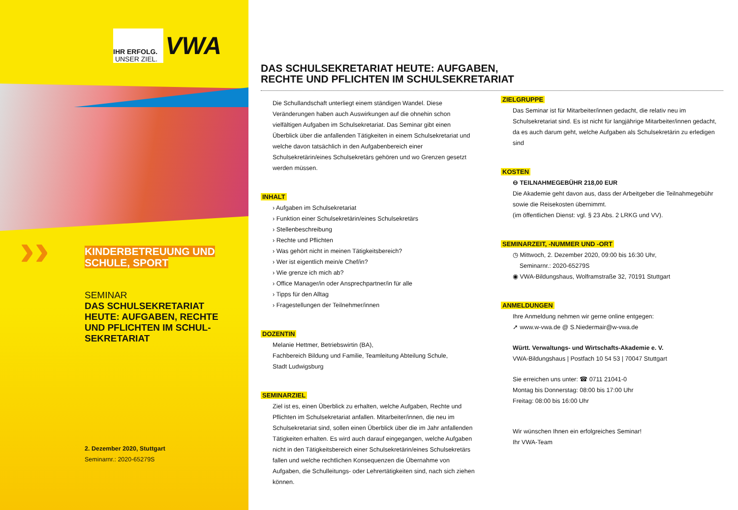IHR ERFOLG.
UNSER ZIEL.
VWA
›› KINDERBETREUUNG UND SCHULE, SPORT
SEMINAR
DAS SCHULSEKRETARIAT HEUTE: AUFGABEN, RECHTE UND PFLICHTEN IM SCHUL-SEKRETARIAT
2. Dezember 2020, Stuttgart
Seminarnr.: 2020-65279S
DAS SCHULSEKRETARIAT HEUTE: AUFGABEN,
RECHTE UND PFLICHTEN IM SCHULSEKRETARIAT
Die Schullandschaft unterliegt einem ständigen Wandel. Diese Veränderungen haben auch Auswirkungen auf die ohnehin schon vielfältigen Aufgaben im Schulsekretariat. Das Seminar gibt einen Überblick über die anfallenden Tätigkeiten in einem Schulsekretariat und welche davon tatsächlich in den Aufgabenbereich einer Schulsekretärin/eines Schulsekretärs gehören und wo Grenzen gesetzt werden müssen.
INHALT
› Aufgaben im Schulsekretariat
› Funktion einer Schulsekretärin/eines Schulsekretärs
› Stellenbeschreibung
› Rechte und Pflichten
› Was gehört nicht in meinen Tätigkeitsbereich?
› Wer ist eigentlich mein/e Chef/in?
› Wie grenze ich mich ab?
› Office Manager/in oder Ansprechpartner/in für alle
› Tipps für den Alltag
› Fragestellungen der Teilnehmer/innen
DOZENTIN
Melanie Hettmer, Betriebswirtin (BA),
Fachbereich Bildung und Familie, Teamleitung Abteilung Schule,
Stadt Ludwigsburg
SEMINARZIEL
Ziel ist es, einen Überblick zu erhalten, welche Aufgaben, Rechte und Pflichten im Schulsekretariat anfallen. Mitarbeiter/innen, die neu im Schulsekretariat sind, sollen einen Überblick über die im Jahr anfallenden Tätigkeiten erhalten. Es wird auch darauf eingegangen, welche Aufgaben nicht in den Tätigkeitsbereich einer Schulsekretärin/eines Schulsekretärs fallen und welche rechtlichen Konsequenzen die Übernahme von Aufgaben, die Schulleitungs- oder Lehrertätigkeiten sind, nach sich ziehen können.
ZIELGRUPPE
Das Seminar ist für Mitarbeiter/innen gedacht, die relativ neu im Schulsekretariat sind. Es ist nicht für langjährige Mitarbeiter/innen gedacht, da es auch darum geht, welche Aufgaben als Schulsekretärin zu erledigen sind
KOSTEN
⊖ TEILNAHMEGEBÜHR 218,00 EUR
Die Akademie geht davon aus, dass der Arbeitgeber die Teilnahmegebühr sowie die Reisekosten übernimmt.
(im öffentlichen Dienst: vgl. § 23 Abs. 2 LRKG und VV).
SEMINARZEIT, -NUMMER UND -ORT
◷ Mittwoch, 2. Dezember 2020, 09:00 bis 16:30 Uhr,
Seminarnr.: 2020-65279S
◉ VWA-Bildungshaus, Wolframstraße 32, 70191 Stuttgart
ANMELDUNGEN
Ihre Anmeldung nehmen wir gerne online entgegen:
➚ www.w-vwa.de @ S.Niedermair@w-vwa.de
Württ. Verwaltungs- und Wirtschafts-Akademie e. V.
VWA-Bildungshaus | Postfach 10 54 53 | 70047 Stuttgart
Sie erreichen uns unter: ☎ 0711 21041-0
Montag bis Donnerstag: 08:00 bis 17:00 Uhr
Freitag: 08:00 bis 16:00 Uhr
Wir wünschen Ihnen ein erfolgreiches Seminar!
Ihr VWA-Team